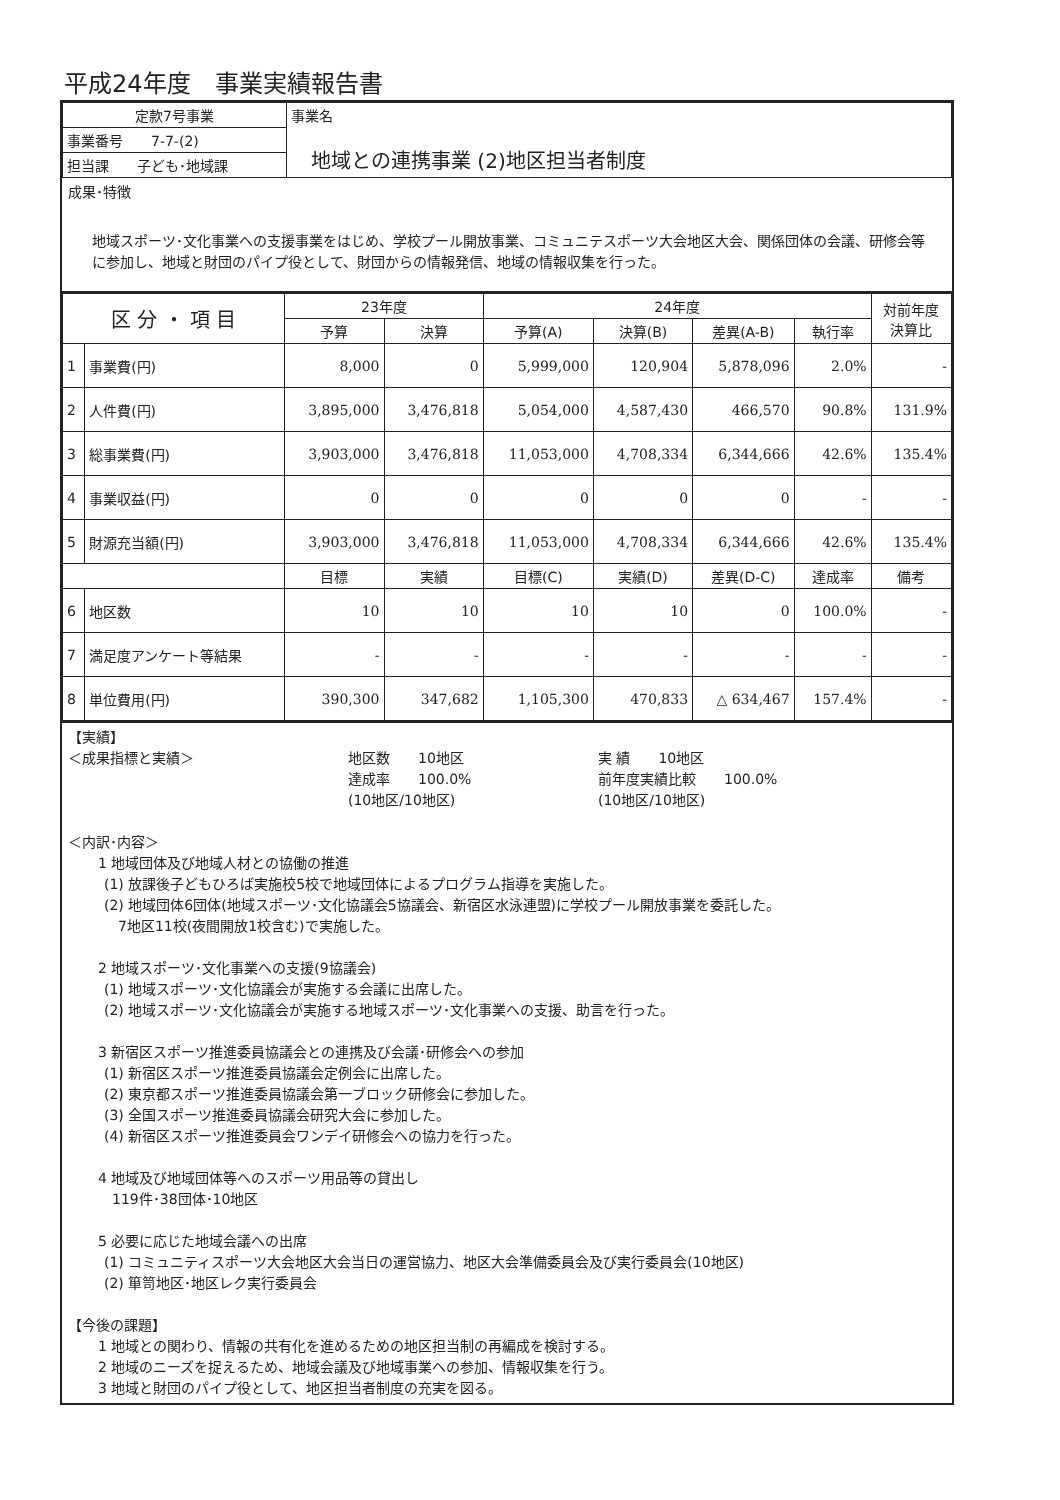平成24年度　事業実績報告書
| 定款7号事業 | 事業名 地域との連携事業 (2)地区担当者制度 |
| 事業番号 7-7-(2) | |
| 担当課 子ども･地域課 | |
成果･特徴
地域スポーツ･文化事業への支援事業をはじめ、学校プール開放事業、コミュニテスポーツ大会地区大会、関係団体の会議、研修会等に参加し、地域と財団のパイプ役として、財団からの情報発信、地域の情報収集を行った。
| 区 分 ・ 項 目 | | 23年度 | | 24年度 | | | | 対前年度 決算比 |
| --- | --- | --- | --- | --- | --- | --- | --- | --- |
| | | 予算 | 決算 | 予算(A) | 決算(B) | 差異(A-B) | 執行率 | |
| 1 | 事業費(円) | 8,000 | 0 | 5,999,000 | 120,904 | 5,878,096 | 2.0% | - |
| 2 | 人件費(円) | 3,895,000 | 3,476,818 | 5,054,000 | 4,587,430 | 466,570 | 90.8% | 131.9% |
| 3 | 総事業費(円) | 3,903,000 | 3,476,818 | 11,053,000 | 4,708,334 | 6,344,666 | 42.6% | 135.4% |
| 4 | 事業収益(円) | 0 | 0 | 0 | 0 | 0 | - | - |
| 5 | 財源充当額(円) | 3,903,000 | 3,476,818 | 11,053,000 | 4,708,334 | 6,344,666 | 42.6% | 135.4% |
| | | 目標 | 実績 | 目標(C) | 実績(D) | 差異(D-C) | 達成率 | 備考 |
| 6 | 地区数 | 10 | 10 | 10 | 10 | 0 | 100.0% | - |
| 7 | 満足度アンケート等結果 | - | - | - | - | - | - | - |
| 8 | 単位費用(円) | 390,300 | 347,682 | 1,105,300 | 470,833 | △ 634,467 | 157.4% | - |
【実績】
＜成果指標と実績＞ 地区数　　10地区
達成率　　100.0%
(10地区/10地区)
実 績　　10地区
前年度実績比較　　100.0%
(10地区/10地区)
＜内訳･内容＞
1 地域団体及び地域人材との協働の推進
(1) 放課後子どもひろば実施校5校で地域団体によるプログラム指導を実施した。
(2) 地域団体6団体(地域スポーツ･文化協議会5協議会、新宿区水泳連盟)に学校プール開放事業を委託した。
　7地区11校(夜間開放1校含む)で実施した。
2 地域スポーツ･文化事業への支援(9協議会)
(1) 地域スポーツ･文化協議会が実施する会議に出席した。
(2) 地域スポーツ･文化協議会が実施する地域スポーツ･文化事業への支援、助言を行った。
3 新宿区スポーツ推進委員協議会との連携及び会議･研修会への参加
(1) 新宿区スポーツ推進委員協議会定例会に出席した。
(2) 東京都スポーツ推進委員協議会第一ブロック研修会に参加した。
(3) 全国スポーツ推進委員協議会研究大会に参加した。
(4) 新宿区スポーツ推進委員会ワンデイ研修会への協力を行った。
4 地域及び地域団体等へのスポーツ用品等の貸出し
　119件･38団体･10地区
5 必要に応じた地域会議への出席
(1) コミュニティスポーツ大会地区大会当日の運営協力、地区大会準備委員会及び実行委員会(10地区)
(2) 箪笥地区･地区レク実行委員会
【今後の課題】
1 地域との関わり、情報の共有化を進めるための地区担当制の再編成を検討する。
2 地域のニーズを捉えるため、地域会議及び地域事業への参加、情報収集を行う。
3 地域と財団のパイプ役として、地区担当者制度の充実を図る。